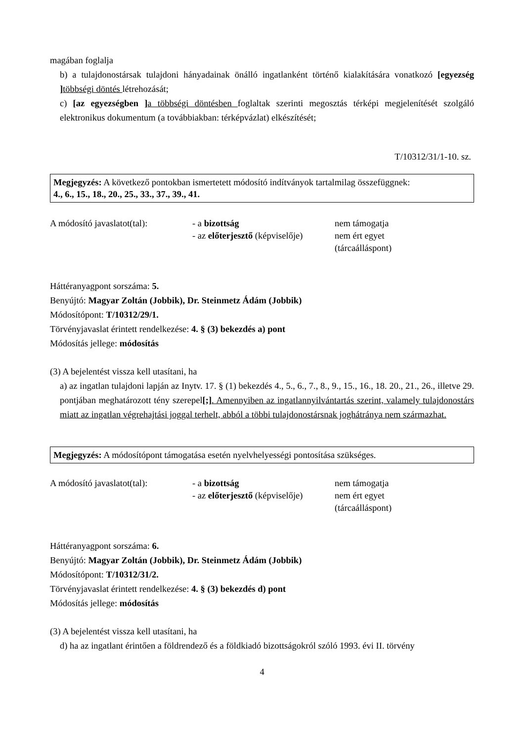magában foglalja
b) a tulajdonostársak tulajdoni hányadainak önálló ingatlanként történő kialakítására vonatkozó [egyezség ] többségi döntés létrehozását;
c) [az egyezségben ] a többségi döntésben foglaltak szerinti megosztás térképi megjelenítését szolgáló elektronikus dokumentum (a továbbiakban: térképvázlat) elkészítését;
T/10312/31/1-10. sz.
Megjegyzés: A következő pontokban ismertetett módosító indítványok tartalmilag összefüggnek:
4., 6., 15., 18., 20., 25., 33., 37., 39., 41.
| A módosító javaslatot(tal): | - a bizottság - az előterjesztő (képviselője) | nem támogatja nem ért egyet (tárcaálláspont) |
Háttéranyagpont sorszáma: 5.
Benyújtó: Magyar Zoltán (Jobbik), Dr. Steinmetz Ádám (Jobbik)
Módosítópont: T/10312/29/1.
Törvényjavaslat érintett rendelkezése: 4. § (3) bekezdés a) pont
Módosítás jellege: módosítás
(3) A bejelentést vissza kell utasítani, ha
a) az ingatlan tulajdoni lapján az Inytv. 17. § (1) bekezdés 4., 5., 6., 7., 8., 9., 15., 16., 18. 20., 21., 26., illetve 29. pontjában meghatározott tény szerepel[;]. Amennyiben az ingatlannyilvántartás szerint, valamely tulajdonostárs miatt az ingatlan végrehajtási joggal terhelt, abból a többi tulajdonostársnak joghátránya nem származhat.
Megjegyzés: A módosítópont támogatása esetén nyelvhelyességi pontosítása szükséges.
| A módosító javaslatot(tal): | - a bizottság - az előterjesztő (képviselője) | nem támogatja nem ért egyet (tárcaálláspont) |
Háttéranyagpont sorszáma: 6.
Benyújtó: Magyar Zoltán (Jobbik), Dr. Steinmetz Ádám (Jobbik)
Módosítópont: T/10312/31/2.
Törvényjavaslat érintett rendelkezése: 4. § (3) bekezdés d) pont
Módosítás jellege: módosítás
(3) A bejelentést vissza kell utasítani, ha
d) ha az ingatlant érintően a földrendező és a földkiadó bizottságokról szóló 1993. évi II. törvény
4